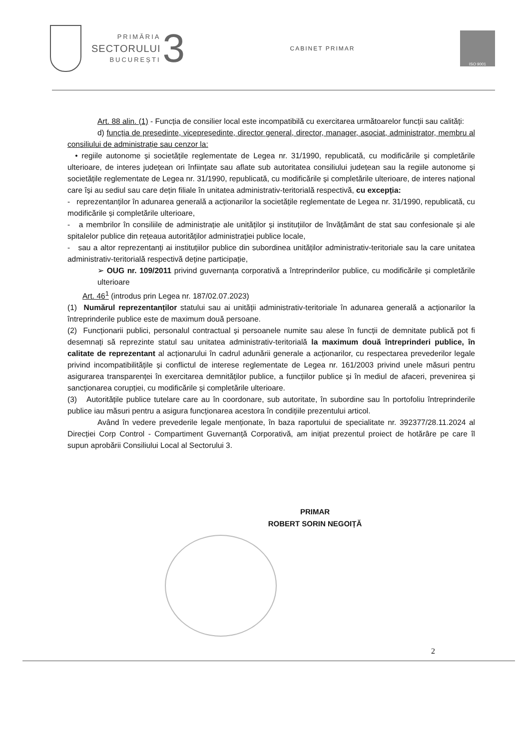PRIMĂRIA
SECTORULUI
BUCUREȘTI
3
CABINET PRIMAR
ISO 9001
Art. 88 alin. (1) - Funcția de consilier local este incompatibilă cu exercitarea următoarelor funcții sau calități:
d) funcția de președinte, vicepreședinte, director general, director, manager, asociat, administrator, membru al consiliului de administrație sau cenzor la:
• regiile autonome și societățile reglementate de Legea nr. 31/1990, republicată, cu modificările și completările ulterioare, de interes județean ori înființate sau aflate sub autoritatea consiliului județean sau la regiile autonome și societățile reglementate de Legea nr. 31/1990, republicată, cu modificările și completările ulterioare, de interes național care își au sediul sau care dețin filiale în unitatea administrativ-teritorială respectivă, cu excepția:
- reprezentanților în adunarea generală a acționarilor la societățile reglementate de Legea nr. 31/1990, republicată, cu modificările și completările ulterioare,
- a membrilor în consiliile de administrație ale unităților și instituțiilor de învățământ de stat sau confesionale și ale spitalelor publice din rețeaua autorităților administrației publice locale,
- sau a altor reprezentanți ai instituțiilor publice din subordinea unităților administrativ-teritoriale sau la care unitatea administrativ-teritorială respectivă deține participație,
➢ OUG nr. 109/2011 privind guvernanța corporativă a întreprinderilor publice, cu modificările și completările ulterioare
Art. 46<sup>1</sup> (introdus prin Legea nr. 187/02.07.2023)
(1) Numărul reprezentanților statului sau ai unității administrativ-teritoriale în adunarea generală a acționarilor la întreprinderile publice este de maximum două persoane.
(2) Funcționarii publici, personalul contractual și persoanele numite sau alese în funcții de demnitate publică pot fi desemnați să reprezinte statul sau unitatea administrativ-teritorială la maximum două întreprinderi publice, în calitate de reprezentant al acționarului în cadrul adunării generale a acționarilor, cu respectarea prevederilor legale privind incompatibilitățile și conflictul de interese reglementate de Legea nr. 161/2003 privind unele măsuri pentru asigurarea transparenței în exercitarea demnităților publice, a funcțiilor publice și în mediul de afaceri, prevenirea și sancționarea corupției, cu modificările și completările ulterioare.
(3) Autoritățile publice tutelare care au în coordonare, sub autoritate, în subordine sau în portofoliu întreprinderile publice iau măsuri pentru a asigura funcționarea acestora în condițiile prezentului articol.
Având în vedere prevederile legale menționate, în baza raportului de specialitate nr. 392377/28.11.2024 al Direcției Corp Control - Compartiment Guvernanță Corporativă, am inițiat prezentul proiect de hotărâre pe care îl supun aprobării Consiliului Local al Sectorului 3.
PRIMAR
ROBERT SORIN NEGOIȚĂ
2